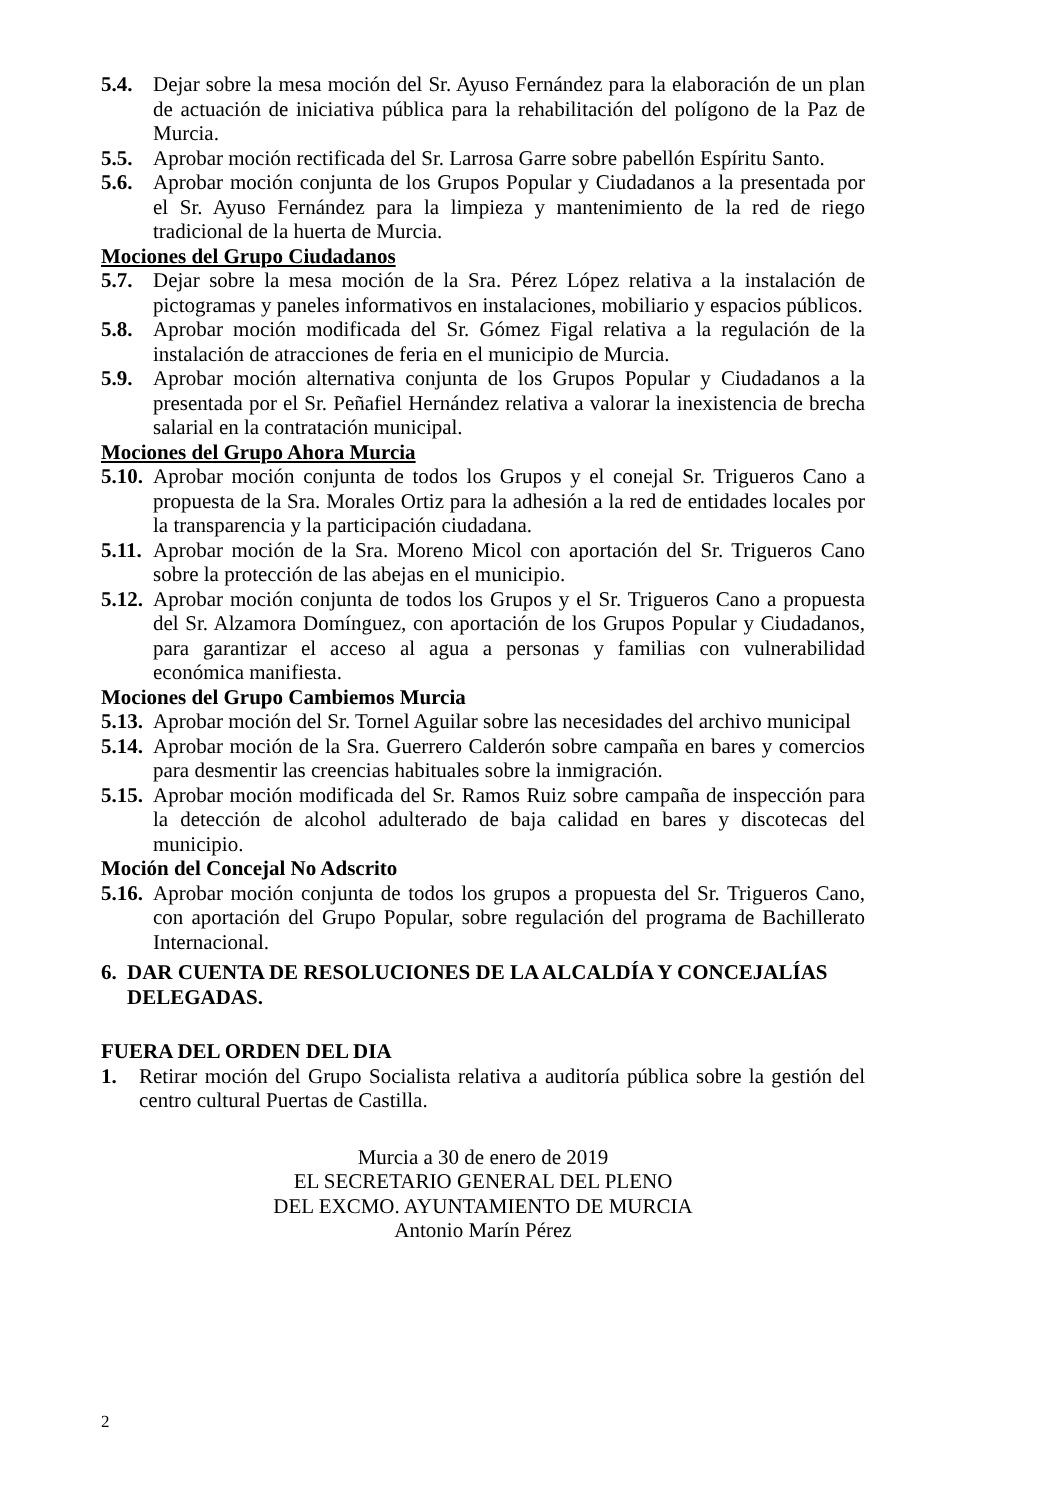5.4. Dejar sobre la mesa moción del Sr. Ayuso Fernández para la elaboración de un plan de actuación de iniciativa pública para la rehabilitación del polígono de la Paz de Murcia.
5.5. Aprobar moción rectificada del Sr. Larrosa Garre sobre pabellón Espíritu Santo.
5.6. Aprobar moción conjunta de los Grupos Popular y Ciudadanos a la presentada por el Sr. Ayuso Fernández para la limpieza y mantenimiento de la red de riego tradicional de la huerta de Murcia.
Mociones del Grupo Ciudadanos
5.7. Dejar sobre la mesa moción de la Sra. Pérez López relativa a la instalación de pictogramas y paneles informativos en instalaciones, mobiliario y espacios públicos.
5.8. Aprobar moción modificada del Sr. Gómez Figal relativa a la regulación de la instalación de atracciones de feria en el municipio de Murcia.
5.9. Aprobar moción alternativa conjunta de los Grupos Popular y Ciudadanos a la presentada por el Sr. Peñafiel Hernández relativa a valorar la inexistencia de brecha salarial en la contratación municipal.
Mociones del Grupo Ahora Murcia
5.10. Aprobar moción conjunta de todos los Grupos y el conejal Sr. Trigueros Cano a propuesta de la Sra. Morales Ortiz para la adhesión a la red de entidades locales por la transparencia y la participación ciudadana.
5.11. Aprobar moción de la Sra. Moreno Micol con aportación del Sr. Trigueros Cano sobre la protección de las abejas en el municipio.
5.12. Aprobar moción conjunta de todos los Grupos y el Sr. Trigueros Cano a propuesta del Sr. Alzamora Domínguez, con aportación de los Grupos Popular y Ciudadanos, para garantizar el acceso al agua a personas y familias con vulnerabilidad económica manifiesta.
Mociones del Grupo Cambiemos Murcia
5.13. Aprobar moción del Sr. Tornel Aguilar sobre las necesidades del archivo municipal
5.14. Aprobar moción de la Sra. Guerrero Calderón sobre campaña en bares y comercios para desmentir las creencias habituales sobre la inmigración.
5.15. Aprobar moción modificada del Sr. Ramos Ruiz sobre campaña de inspección para la detección de alcohol adulterado de baja calidad en bares y discotecas del municipio.
Moción del Concejal No Adscrito
5.16. Aprobar moción conjunta de todos los grupos a propuesta del Sr. Trigueros Cano, con aportación del Grupo Popular, sobre regulación del programa de Bachillerato Internacional.
6. DAR CUENTA DE RESOLUCIONES DE LA ALCALDÍA Y CONCEJALÍAS DELEGADAS.
FUERA DEL ORDEN DEL DIA
1. Retirar moción del Grupo Socialista relativa a auditoría pública sobre la gestión del centro cultural Puertas de Castilla.
Murcia a 30 de enero de 2019
EL SECRETARIO GENERAL DEL PLENO
DEL EXCMO. AYUNTAMIENTO DE MURCIA
Antonio Marín Pérez
2